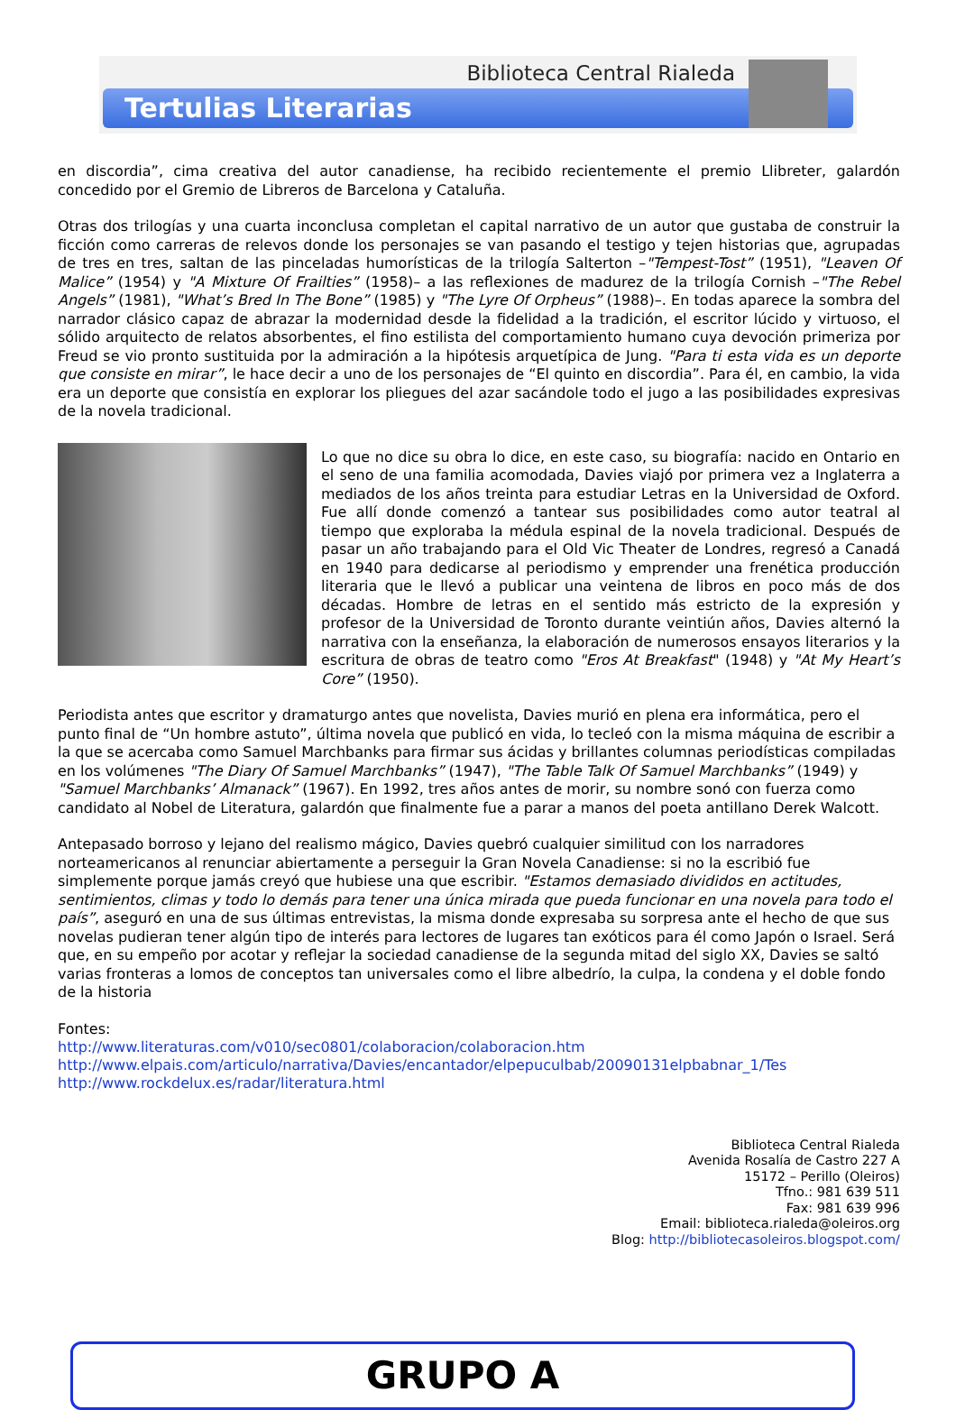Biblioteca Central Rialeda
Tertulias Literarias
en discordia”, cima creativa del autor canadiense, ha recibido recientemente el premio Llibreter, galardón concedido por el Gremio de Libreros de Barcelona y Cataluña.
Otras dos trilogías y una cuarta inconclusa completan el capital narrativo de un autor que gustaba de construir la ficción como carreras de relevos donde los personajes se van pasando el testigo y tejen historias que, agrupadas de tres en tres, saltan de las pinceladas humorísticas de la trilogía Salterton –"Tempest-Tost” (1951), "Leaven Of Malice” (1954) y "A Mixture Of Frailties” (1958)– a las reflexiones de madurez de la trilogía Cornish –"The Rebel Angels” (1981), "What’s Bred In The Bone” (1985) y "The Lyre Of Orpheus” (1988)–. En todas aparece la sombra del narrador clásico capaz de abrazar la modernidad desde la fidelidad a la tradición, el escritor lúcido y virtuoso, el sólido arquitecto de relatos absorbentes, el fino estilista del comportamiento humano cuya devoción primeriza por Freud se vio pronto sustituida por la admiración a la hipótesis arquetípica de Jung. "Para ti esta vida es un deporte que consiste en mirar”, le hace decir a uno de los personajes de “El quinto en discordia”. Para él, en cambio, la vida era un deporte que consistía en explorar los pliegues del azar sacándole todo el jugo a las posibilidades expresivas de la novela tradicional.
Lo que no dice su obra lo dice, en este caso, su biografía: nacido en Ontario en el seno de una familia acomodada, Davies viajó por primera vez a Inglaterra a mediados de los años treinta para estudiar Letras en la Universidad de Oxford. Fue allí donde comenzó a tantear sus posibilidades como autor teatral al tiempo que exploraba la médula espinal de la novela tradicional. Después de pasar un año trabajando para el Old Vic Theater de Londres, regresó a Canadá en 1940 para dedicarse al periodismo y emprender una frenética producción literaria que le llevó a publicar una veintena de libros en poco más de dos décadas. Hombre de letras en el sentido más estricto de la expresión y profesor de la Universidad de Toronto durante veintiún años, Davies alternó la narrativa con la enseñanza, la elaboración de numerosos ensayos literarios y la escritura de obras de teatro como "Eros At Breakfast" (1948) y "At My Heart’s Core” (1950).
Periodista antes que escritor y dramaturgo antes que novelista, Davies murió en plena era informática, pero el punto final de “Un hombre astuto”, última novela que publicó en vida, lo tecleó con la misma máquina de escribir a la que se acercaba como Samuel Marchbanks para firmar sus ácidas y brillantes columnas periodísticas compiladas en los volúmenes "The Diary Of Samuel Marchbanks” (1947), "The Table Talk Of Samuel Marchbanks” (1949) y "Samuel Marchbanks’ Almanack” (1967). En 1992, tres años antes de morir, su nombre sonó con fuerza como candidato al Nobel de Literatura, galardón que finalmente fue a parar a manos del poeta antillano Derek Walcott.
Antepasado borroso y lejano del realismo mágico, Davies quebró cualquier similitud con los narradores norteamericanos al renunciar abiertamente a perseguir la Gran Novela Canadiense: si no la escribió fue simplemente porque jamás creyó que hubiese una que escribir. "Estamos demasiado divididos en actitudes, sentimientos, climas y todo lo demás para tener una única mirada que pueda funcionar en una novela para todo el país”, aseguró en una de sus últimas entrevistas, la misma donde expresaba su sorpresa ante el hecho de que sus novelas pudieran tener algún tipo de interés para lectores de lugares tan exóticos para él como Japón o Israel. Será que, en su empeño por acotar y reflejar la sociedad canadiense de la segunda mitad del siglo XX, Davies se saltó varias fronteras a lomos de conceptos tan universales como el libre albedrío, la culpa, la condena y el doble fondo de la historia
Fontes:
http://www.literaturas.com/v010/sec0801/colaboracion/colaboracion.htm
http://www.elpais.com/articulo/narrativa/Davies/encantador/elpepuculbab/20090131elpbabnar_1/Tes
http://www.rockdelux.es/radar/literatura.html
Biblioteca Central Rialeda
Avenida Rosalía de Castro 227 A
15172 – Perillo (Oleiros)
Tfno.: 981 639 511
Fax: 981 639 996
Email: biblioteca.rialeda@oleiros.org
Blog: http://bibliotecasoleiros.blogspot.com/
GRUPO A